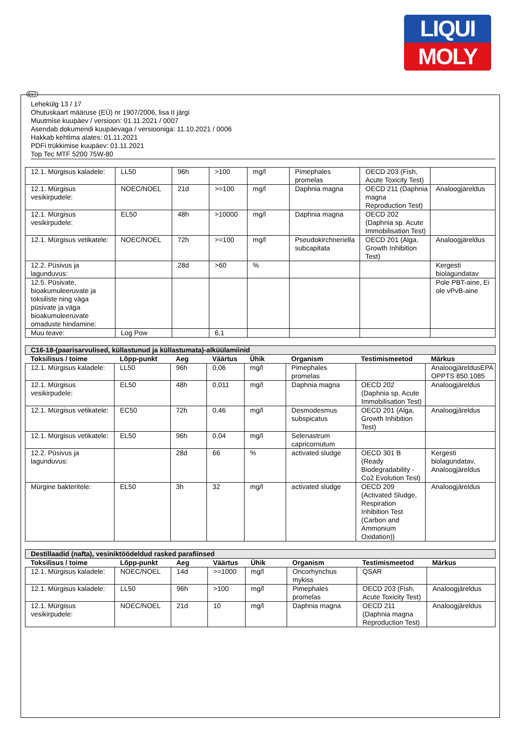LIQUI
MOLY
EST
Lehekülg 13 / 17
Ohutuskaart määruse (EÜ) nr 1907/2006, lisa II järgi
Muutmise kuupäev / versioon: 01.11.2021 / 0007
Asendab dokumendi kuupäevaga / versiooniga: 11.10.2021 / 0006
Hakkab kehtima alates: 01.11.2021
PDFi trükkimise kuupäev: 01.11.2021
Top Tec MTF 5200 75W-80
| 12.1. Mürgisus kaladele: | LL50 | 96h | >100 | mg/l | Pimephales promelas | OECD 203 (Fish, Acute Toxicity Test) | |
| 12.1. Mürgisus vesikirpudele: | NOEC/NOEL | 21d | >=100 | mg/l | Daphnia magna | OECD 211 (Daphnia magna Reproduction Test) | Analoogjäreldus |
| 12.1. Mürgisus vesikirpudele: | EL50 | 48h | >10000 | mg/l | Daphnia magna | OECD 202 (Daphnia sp. Acute Immobilisation Test) | |
| 12.1. Mürgisus vetikatele: | NOEC/NOEL | 72h | >=100 | mg/l | Pseudokirchneriella subcapitata | OECD 201 (Alga, Growth Inhibition Test) | Analoogjäreldus |
| 12.2. Püsivus ja lagunduvus: | | 28d | >60 | % | | | Kergesti biolagundatav |
| 12.5. Püsivate, bioakumuleeruvate ja toksiliste ning väga püsivate ja väga bioakumuleeruvate omaduste hindamine: | | | | | | | Pole PBT-aine, Ei ole vPvB-aine |
| Muu teave: | Log Pow | | 6,1 | | | | |
| C16-18-(paarisarvulised, küllastunud ja küllastumata)-alküülamiinid | | | | | | | |
| Toksilisus / toime | Lõpp-punkt | Aeg | Väärtus | Ühik | Organism | Testimismeetod | Märkus |
| 12.1. Mürgisus kaladele: | LL50 | 96h | 0,06 | mg/l | Pimephales promelas | | AnaloogjäreldusEPA OPPTS 850.1085 |
| 12.1. Mürgisus vesikirpudele: | EL50 | 48h | 0,011 | mg/l | Daphnia magna | OECD 202 (Daphnia sp. Acute Immobilisation Test) | Analoogjäreldus |
| 12.1. Mürgisus vetikatele: | EC50 | 72h | 0,46 | mg/l | Desmodesmus subspicatus | OECD 201 (Alga, Growth Inhibition Test) | Analoogjäreldus |
| 12.1. Mürgisus vetikatele: | EL50 | 96h | 0,04 | mg/l | Selenastrum capricornutum | | |
| 12.2. Püsivus ja lagunduvus: | | 28d | 66 | % | activated sludge | OECD 301 B (Ready Biodegradability - Co2 Evolution Test) | Kergesti biolagundatav, Analoogjäreldus |
| Mürgine bakteritele: | EL50 | 3h | 32 | mg/l | activated sludge | OECD 209 (Activated Sludge, Respiration Inhibition Test (Carbon and Ammonium Oxidation)) | Analoogjäreldus |
| Destillaadid (nafta), vesiniktöödeldud rasked parafiinsed | | | | | | | |
| Toksilisus / toime | Lõpp-punkt | Aeg | Väärtus | Ühik | Organism | Testimismeetod | Märkus |
| 12.1. Mürgisus kaladele: | NOEC/NOEL | 14d | >=1000 | mg/l | Oncorhynchus mykiss | QSAR | |
| 12.1. Mürgisus kaladele: | LL50 | 96h | >100 | mg/l | Pimephales promelas | OECD 203 (Fish, Acute Toxicity Test) | Analoogjäreldus |
| 12.1. Mürgisus vesikirpudele: | NOEC/NOEL | 21d | 10 | mg/l | Daphnia magna | OECD 211 (Daphnia magna Reproduction Test) | Analoogjäreldus |